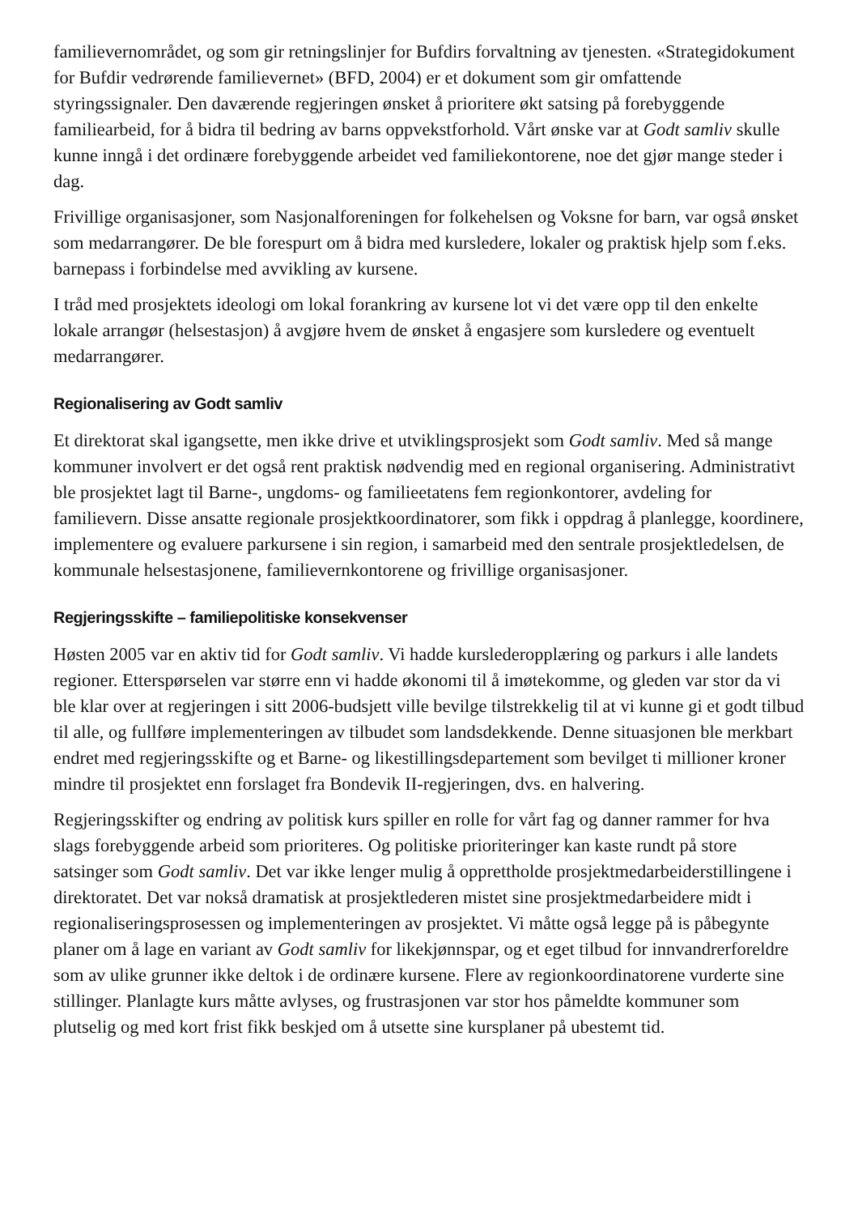familievernområdet, og som gir retningslinjer for Bufdirs forvaltning av tjenesten. «Strategidokument for Bufdir vedrørende familievernet» (BFD, 2004) er et dokument som gir omfattende styringssignaler. Den daværende regjeringen ønsket å prioritere økt satsing på forebyggende familiearbeid, for å bidra til bedring av barns oppvekstforhold. Vårt ønske var at Godt samliv skulle kunne inngå i det ordinære forebyggende arbeidet ved familiekontorene, noe det gjør mange steder i dag.
Frivillige organisasjoner, som Nasjonalforeningen for folkehelsen og Voksne for barn, var også ønsket som medarrangører. De ble forespurt om å bidra med kursledere, lokaler og praktisk hjelp som f.eks. barnepass i forbindelse med avvikling av kursene.
I tråd med prosjektets ideologi om lokal forankring av kursene lot vi det være opp til den enkelte lokale arrangør (helsestasjon) å avgjøre hvem de ønsket å engasjere som kursledere og eventuelt medarrangører.
Regionalisering av Godt samliv
Et direktorat skal igangsette, men ikke drive et utviklingsprosjekt som Godt samliv. Med så mange kommuner involvert er det også rent praktisk nødvendig med en regional organisering. Administrativt ble prosjektet lagt til Barne-, ungdoms- og familieetatens fem regionkontorer, avdeling for familievern. Disse ansatte regionale prosjektkoordinatorer, som fikk i oppdrag å planlegge, koordinere, implementere og evaluere parkursene i sin region, i samarbeid med den sentrale prosjektledelsen, de kommunale helsestasjonene, familievernkontorene og frivillige organisasjoner.
Regjeringsskifte – familiepolitiske konsekvenser
Høsten 2005 var en aktiv tid for Godt samliv. Vi hadde kurslederopplæring og parkurs i alle landets regioner. Etterspørselen var større enn vi hadde økonomi til å imøtekomme, og gleden var stor da vi ble klar over at regjeringen i sitt 2006-budsjett ville bevilge tilstrekkelig til at vi kunne gi et godt tilbud til alle, og fullføre implementeringen av tilbudet som landsdekkende. Denne situasjonen ble merkbart endret med regjeringsskifte og et Barne- og likestillingsdepartement som bevilget ti millioner kroner mindre til prosjektet enn forslaget fra Bondevik II-regjeringen, dvs. en halvering.
Regjeringsskifter og endring av politisk kurs spiller en rolle for vårt fag og danner rammer for hva slags forebyggende arbeid som prioriteres. Og politiske prioriteringer kan kaste rundt på store satsinger som Godt samliv. Det var ikke lenger mulig å opprettholde prosjektmedarbeiderstillingene i direktoratet. Det var nokså dramatisk at prosjektlederen mistet sine prosjektmedarbeidere midt i regionaliseringsprosessen og implementeringen av prosjektet. Vi måtte også legge på is påbegynte planer om å lage en variant av Godt samliv for likekjønnspar, og et eget tilbud for innvandrerforeldre som av ulike grunner ikke deltok i de ordinære kursene. Flere av regionkoordinatorene vurderte sine stillinger. Planlagte kurs måtte avlyses, og frustrasjonen var stor hos påmeldte kommuner som plutselig og med kort frist fikk beskjed om å utsette sine kursplaner på ubestemt tid.